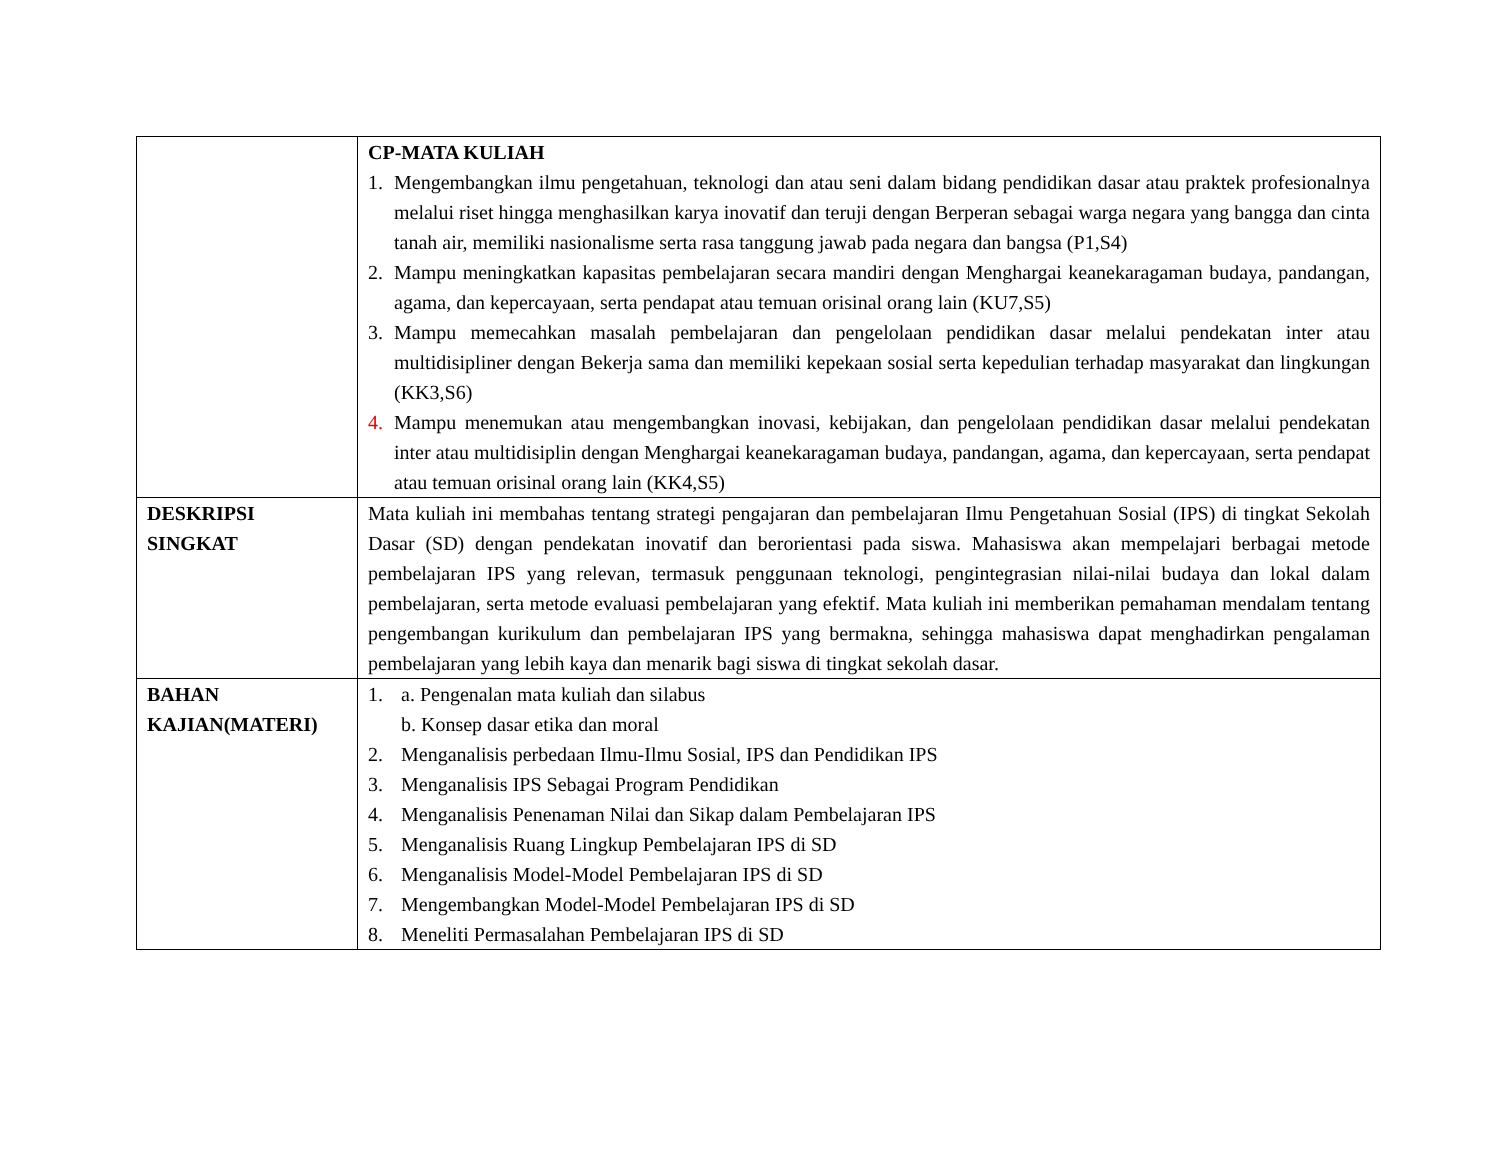| | CP-MATA KULIAH 1. Mengembangkan ilmu pengetahuan, teknologi dan atau seni dalam bidang pendidikan dasar atau praktek profesionalnya melalui riset hingga menghasilkan karya inovatif dan teruji dengan Berperan sebagai warga negara yang bangga dan cinta tanah air, memiliki nasionalisme serta rasa tanggung jawab pada negara dan bangsa (P1,S4) 2. Mampu meningkatkan kapasitas pembelajaran secara mandiri dengan Menghargai keanekaragaman budaya, pandangan, agama, dan kepercayaan, serta pendapat atau temuan orisinal orang lain (KU7,S5) 3. Mampu memecahkan masalah pembelajaran dan pengelolaan pendidikan dasar melalui pendekatan inter atau multidisipliner dengan Bekerja sama dan memiliki kepekaan sosial serta kepedulian terhadap masyarakat dan lingkungan (KK3,S6) 4. Mampu menemukan atau mengembangkan inovasi, kebijakan, dan pengelolaan pendidikan dasar melalui pendekatan inter atau multidisiplin dengan Menghargai keanekaragaman budaya, pandangan, agama, dan kepercayaan, serta pendapat atau temuan orisinal orang lain (KK4,S5) |
| DESKRIPSI SINGKAT | Mata kuliah ini membahas tentang strategi pengajaran dan pembelajaran Ilmu Pengetahuan Sosial (IPS) di tingkat Sekolah Dasar (SD) dengan pendekatan inovatif dan berorientasi pada siswa. Mahasiswa akan mempelajari berbagai metode pembelajaran IPS yang relevan, termasuk penggunaan teknologi, pengintegrasian nilai-nilai budaya dan lokal dalam pembelajaran, serta metode evaluasi pembelajaran yang efektif. Mata kuliah ini memberikan pemahaman mendalam tentang pengembangan kurikulum dan pembelajaran IPS yang bermakna, sehingga mahasiswa dapat menghadirkan pengalaman pembelajaran yang lebih kaya dan menarik bagi siswa di tingkat sekolah dasar. |
| BAHAN KAJIAN(MATERI) | 1. a. Pengenalan mata kuliah dan silabus b. Konsep dasar etika dan moral 2. Menganalisis perbedaan Ilmu-Ilmu Sosial, IPS dan Pendidikan IPS 3. Menganalisis IPS Sebagai Program Pendidikan 4. Menganalisis Penenaman Nilai dan Sikap dalam Pembelajaran IPS 5. Menganalisis Ruang Lingkup Pembelajaran IPS di SD 6. Menganalisis Model-Model Pembelajaran IPS di SD 7. Mengembangkan Model-Model Pembelajaran IPS di SD 8. Meneliti Permasalahan Pembelajaran IPS di SD |